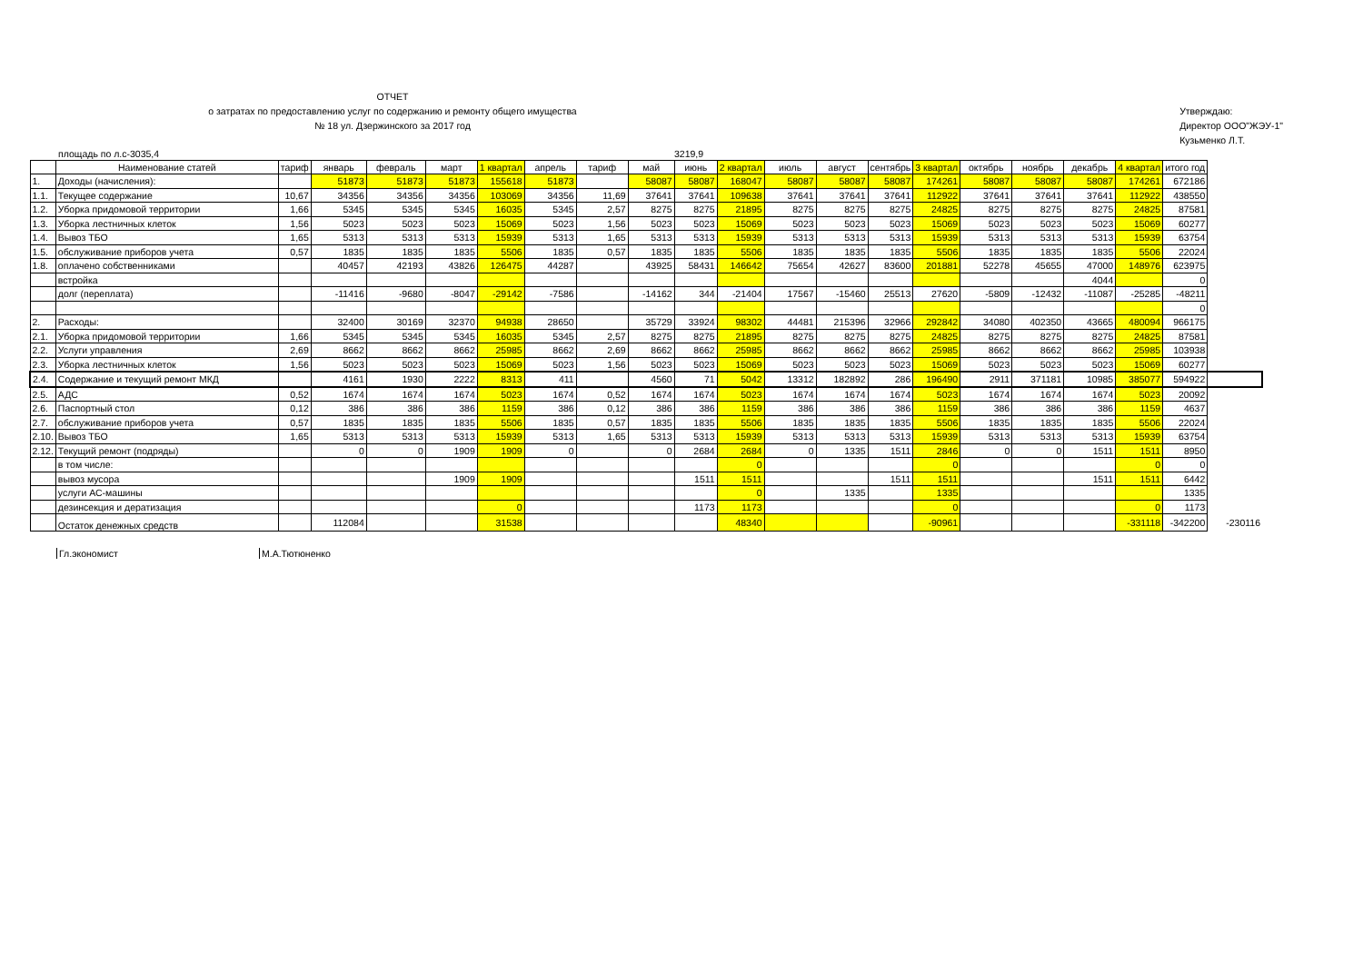ОТЧЕТ
о затратах по предоставлению услуг по содержанию и ремонту общего имущества
№ 18 ул. Дзержинского за 2017 год
Утверждаю:
Директор ООО"ЖЭУ-1"
Кузьменко Л.Т.
площадь по л.с-3035,4 3219,9
| | Наименование статей | тариф | январь | февраль | март | 1 квартал | апрель | тариф | май | июнь | 2 квартал | июль | август | сентябрь | 3 квартал | октябрь | ноябрь | декабрь | 4 квартал | итого год | |
| --- | --- | --- | --- | --- | --- | --- | --- | --- | --- | --- | --- | --- | --- | --- | --- | --- | --- | --- | --- | --- | --- |
| 1. | Доходы (начисления): | | 51873 | 51873 | 51873 | 155618 | 51873 | | 58087 | 58087 | 168047 | 58087 | 58087 | 58087 | 174261 | 58087 | 58087 | 58087 | 174261 | 672186 | |
| 1.1. | Текущее содержание | 10,67 | 34356 | 34356 | 34356 | 103069 | 34356 | 11,69 | 37641 | 37641 | 109638 | 37641 | 37641 | 37641 | 112922 | 37641 | 37641 | 37641 | 112922 | 438550 | |
| 1.2. | Уборка придомовой территории | 1,66 | 5345 | 5345 | 5345 | 16035 | 5345 | 2,57 | 8275 | 8275 | 21895 | 8275 | 8275 | 8275 | 24825 | 8275 | 8275 | 8275 | 24825 | 87581 | |
| 1.3. | Уборка лестничных клеток | 1,56 | 5023 | 5023 | 5023 | 15069 | 5023 | 1,56 | 5023 | 5023 | 15069 | 5023 | 5023 | 5023 | 15069 | 5023 | 5023 | 5023 | 15069 | 60277 | |
| 1.4. | Вывоз ТБО | 1,65 | 5313 | 5313 | 5313 | 15939 | 5313 | 1,65 | 5313 | 5313 | 15939 | 5313 | 5313 | 5313 | 15939 | 5313 | 5313 | 5313 | 15939 | 63754 | |
| 1.5. | обслуживание приборов учета | 0,57 | 1835 | 1835 | 1835 | 5506 | 1835 | 0,57 | 1835 | 1835 | 5506 | 1835 | 1835 | 1835 | 5506 | 1835 | 1835 | 1835 | 5506 | 22024 | |
| 1.8. | оплачено собственниками | | 40457 | 42193 | 43826 | 126475 | 44287 | | 43925 | 58431 | 146642 | 75654 | 42627 | 83600 | 201881 | 52278 | 45655 | 47000 | 148976 | 623975 | |
| | встройка | | | | | | | | | | | | | | | | | 4044 | | 0 | |
| | долг (переплата) | | -11416 | -9680 | -8047 | -29142 | -7586 | | -14162 | 344 | -21404 | 17567 | -15460 | 25513 | 27620 | -5809 | -12432 | -11087 | -25285 | -48211 | |
| | | | | | | | | | | | | | | | | | | | | 0 | |
| 2. | Расходы: | | 32400 | 30169 | 32370 | 94938 | 28650 | | 35729 | 33924 | 98302 | 44481 | 215396 | 32966 | 292842 | 34080 | 402350 | 43665 | 480094 | 966175 | |
| 2.1. | Уборка придомовой территории | 1,66 | 5345 | 5345 | 5345 | 16035 | 5345 | 2,57 | 8275 | 8275 | 21895 | 8275 | 8275 | 8275 | 24825 | 8275 | 8275 | 8275 | 24825 | 87581 | |
| 2.2. | Услуги управления | 2,69 | 8662 | 8662 | 8662 | 25985 | 8662 | 2,69 | 8662 | 8662 | 25985 | 8662 | 8662 | 8662 | 25985 | 8662 | 8662 | 8662 | 25985 | 103938 | |
| 2.3. | Уборка лестничных клеток | 1,56 | 5023 | 5023 | 5023 | 15069 | 5023 | 1,56 | 5023 | 5023 | 15069 | 5023 | 5023 | 5023 | 15069 | 5023 | 5023 | 5023 | 15069 | 60277 | |
| 2.4. | Содержание и текущий ремонт МКД | | 4161 | 1930 | 2222 | 8313 | 411 | | 4560 | 71 | 5042 | 13312 | 182892 | 286 | 196490 | 2911 | 371181 | 10985 | 385077 | 594922 | |
| 2.5. | АДС | 0,52 | 1674 | 1674 | 1674 | 5023 | 1674 | 0,52 | 1674 | 1674 | 5023 | 1674 | 1674 | 1674 | 5023 | 1674 | 1674 | 1674 | 5023 | 20092 | |
| 2.6. | Паспортный стол | 0,12 | 386 | 386 | 386 | 1159 | 386 | 0,12 | 386 | 386 | 1159 | 386 | 386 | 386 | 1159 | 386 | 386 | 386 | 1159 | 4637 | |
| 2.7. | обслуживание приборов учета | 0,57 | 1835 | 1835 | 1835 | 5506 | 1835 | 0,57 | 1835 | 1835 | 5506 | 1835 | 1835 | 1835 | 5506 | 1835 | 1835 | 1835 | 5506 | 22024 | |
| 2.10. | Вывоз ТБО | 1,65 | 5313 | 5313 | 5313 | 15939 | 5313 | 1,65 | 5313 | 5313 | 15939 | 5313 | 5313 | 5313 | 15939 | 5313 | 5313 | 5313 | 15939 | 63754 | |
| 2.12. | Текущий ремонт (подряды) | | 0 | 0 | 1909 | 1909 | 0 | | 0 | 2684 | 2684 | 0 | 1335 | 1511 | 2846 | 0 | 0 | 1511 | 1511 | 8950 | |
| | в том числе: | | | | | | | | | | 0 | | | | 0 | | | | 0 | 0 | |
| | вывоз мусора | | | | 1909 | 1909 | | | | 1511 | 1511 | | | 1511 | 1511 | | | 1511 | 1511 | 6442 | |
| | услуги АС-машины | | | | | | | | | | 0 | | 1335 | | 1335 | | | | | 1335 | |
| | дезинсекция и дератизация | | | | | 0 | | | | 1173 | 1173 | | | | 0 | | | | 0 | 1173 | |
| | Остаток денежных средств | | 112084 | | | 31538 | | | | | 48340 | | | | -90961 | | | | -331118 | -342200 | -230116 |
Гл.экономист М.А.Тютюненко